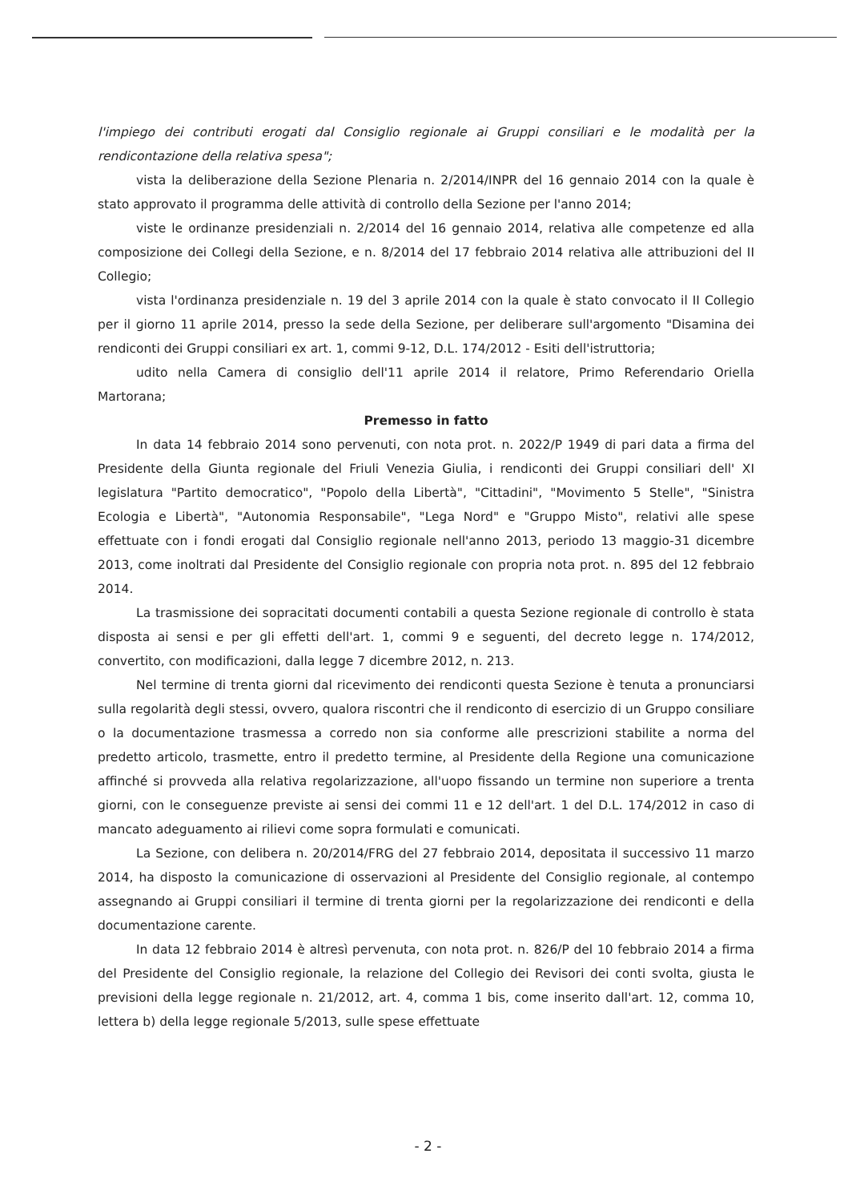l'impiego dei contributi erogati dal Consiglio regionale ai Gruppi consiliari e le modalità per la rendicontazione della relativa spesa";
vista la deliberazione della Sezione Plenaria n. 2/2014/INPR del 16 gennaio 2014 con la quale è stato approvato il programma delle attività di controllo della Sezione per l'anno 2014;
viste le ordinanze presidenziali n. 2/2014 del 16 gennaio 2014, relativa alle competenze ed alla composizione dei Collegi della Sezione, e n. 8/2014 del 17 febbraio 2014 relativa alle attribuzioni del II Collegio;
vista l'ordinanza presidenziale n. 19 del 3 aprile 2014 con la quale è stato convocato il II Collegio per il giorno 11 aprile 2014, presso la sede della Sezione, per deliberare sull'argomento "Disamina dei rendiconti dei Gruppi consiliari ex art. 1, commi 9-12, D.L. 174/2012 - Esiti dell'istruttoria;
udito nella Camera di consiglio dell'11 aprile 2014 il relatore, Primo Referendario Oriella Martorana;
Premesso in fatto
In data 14 febbraio 2014 sono pervenuti, con nota prot. n. 2022/P 1949 di pari data a firma del Presidente della Giunta regionale del Friuli Venezia Giulia, i rendiconti dei Gruppi consiliari dell' XI legislatura "Partito democratico", "Popolo della Libertà", "Cittadini", "Movimento 5 Stelle", "Sinistra Ecologia e Libertà", "Autonomia Responsabile", "Lega Nord" e "Gruppo Misto", relativi alle spese effettuate con i fondi erogati dal Consiglio regionale nell'anno 2013, periodo 13 maggio-31 dicembre 2013, come inoltrati dal Presidente del Consiglio regionale con propria nota prot. n. 895 del 12 febbraio 2014.
La trasmissione dei sopracitati documenti contabili a questa Sezione regionale di controllo è stata disposta ai sensi e per gli effetti dell'art. 1, commi 9 e seguenti, del decreto legge n. 174/2012, convertito, con modificazioni, dalla legge 7 dicembre 2012, n. 213.
Nel termine di trenta giorni dal ricevimento dei rendiconti questa Sezione è tenuta a pronunciarsi sulla regolarità degli stessi, ovvero, qualora riscontri che il rendiconto di esercizio di un Gruppo consiliare o la documentazione trasmessa a corredo non sia conforme alle prescrizioni stabilite a norma del predetto articolo, trasmette, entro il predetto termine, al Presidente della Regione una comunicazione affinché si provveda alla relativa regolarizzazione, all'uopo fissando un termine non superiore a trenta giorni, con le conseguenze previste ai sensi dei commi 11 e 12 dell'art. 1 del D.L. 174/2012 in caso di mancato adeguamento ai rilievi come sopra formulati e comunicati.
La Sezione, con delibera n. 20/2014/FRG del 27 febbraio 2014, depositata il successivo 11 marzo 2014, ha disposto la comunicazione di osservazioni al Presidente del Consiglio regionale, al contempo assegnando ai Gruppi consiliari il termine di trenta giorni per la regolarizzazione dei rendiconti e della documentazione carente.
In data 12 febbraio 2014 è altresì pervenuta, con nota prot. n. 826/P del 10 febbraio 2014 a firma del Presidente del Consiglio regionale, la relazione del Collegio dei Revisori dei conti svolta, giusta le previsioni della legge regionale n. 21/2012, art. 4, comma 1 bis, come inserito dall'art. 12, comma 10, lettera b) della legge regionale 5/2013, sulle spese effettuate
- 2 -